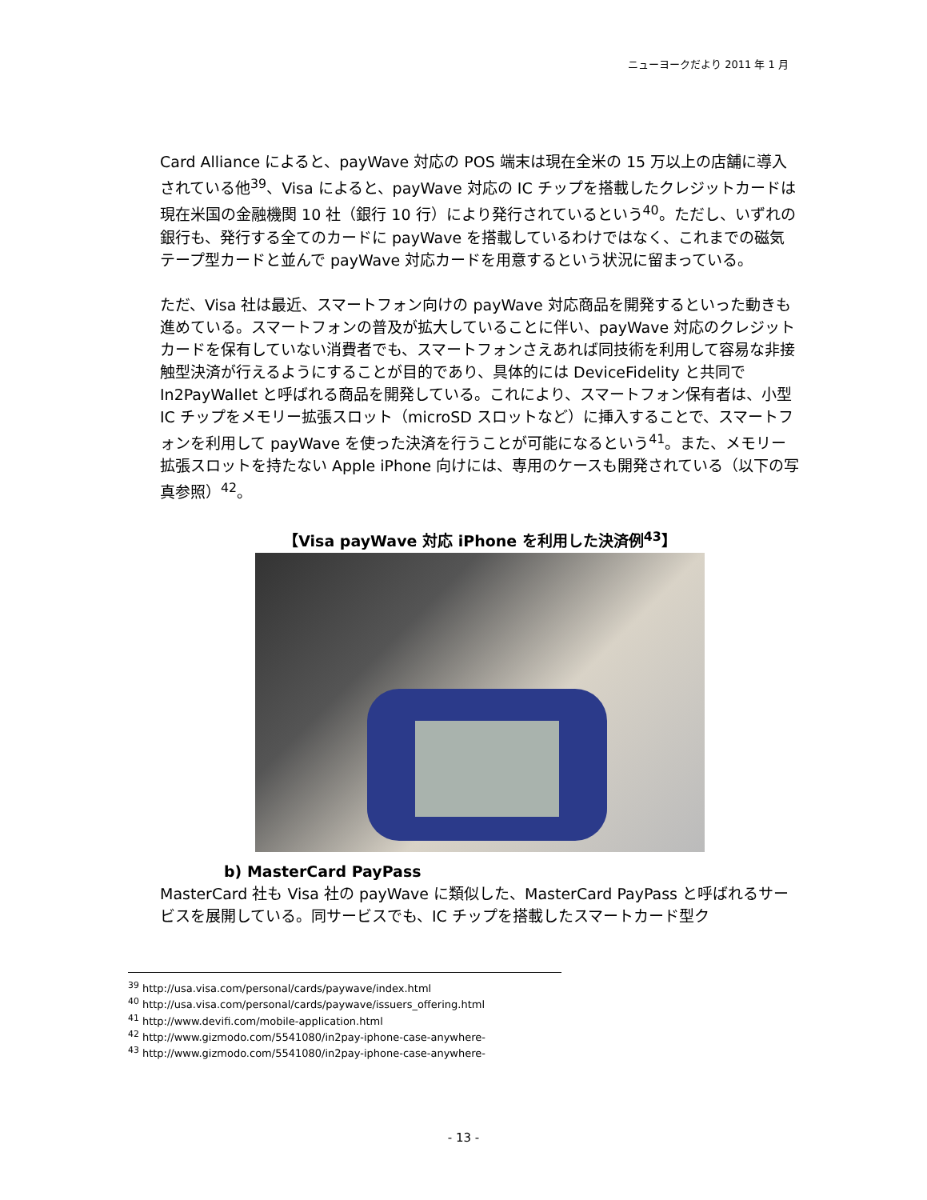ニューヨークだより 2011 年 1 月
Card Alliance によると、payWave 対応の POS 端末は現在全米の 15 万以上の店舗に導入されている他<sup>39</sup>、Visa によると、payWave 対応の IC チップを搭載したクレジットカードは現在米国の金融機関 10 社（銀行 10 行）により発行されているという<sup>40</sup>。ただし、いずれの銀行も、発行する全てのカードに payWave を搭載しているわけではなく、これまでの磁気テープ型カードと並んで payWave 対応カードを用意するという状況に留まっている。
ただ、Visa 社は最近、スマートフォン向けの payWave 対応商品を開発するといった動きも進めている。スマートフォンの普及が拡大していることに伴い、payWave 対応のクレジットカードを保有していない消費者でも、スマートフォンさえあれば同技術を利用して容易な非接触型決済が行えるようにすることが目的であり、具体的には DeviceFidelity と共同で In2PayWallet と呼ばれる商品を開発している。これにより、スマートフォン保有者は、小型 IC チップをメモリー拡張スロット（microSD スロットなど）に挿入することで、スマートフォンを利用して payWave を使った決済を行うことが可能になるという<sup>41</sup>。また、メモリー拡張スロットを持たない Apple iPhone 向けには、専用のケースも開発されている（以下の写真参照）<sup>42</sup>。
【Visa payWave 対応 iPhone を利用した決済例<sup>43</sup>】
b) MasterCard PayPass
MasterCard 社も Visa 社の payWave に類似した、MasterCard PayPass と呼ばれるサービスを展開している。同サービスでも、IC チップを搭載したスマートカード型ク
<sup>39</sup> http://usa.visa.com/personal/cards/paywave/index.html
<sup>40</sup> http://usa.visa.com/personal/cards/paywave/issuers_offering.html
<sup>41</sup> http://www.devifi.com/mobile-application.html
<sup>42</sup> http://www.gizmodo.com/5541080/in2pay-iphone-case-anywhere-
<sup>43</sup> http://www.gizmodo.com/5541080/in2pay-iphone-case-anywhere-
- 13 -